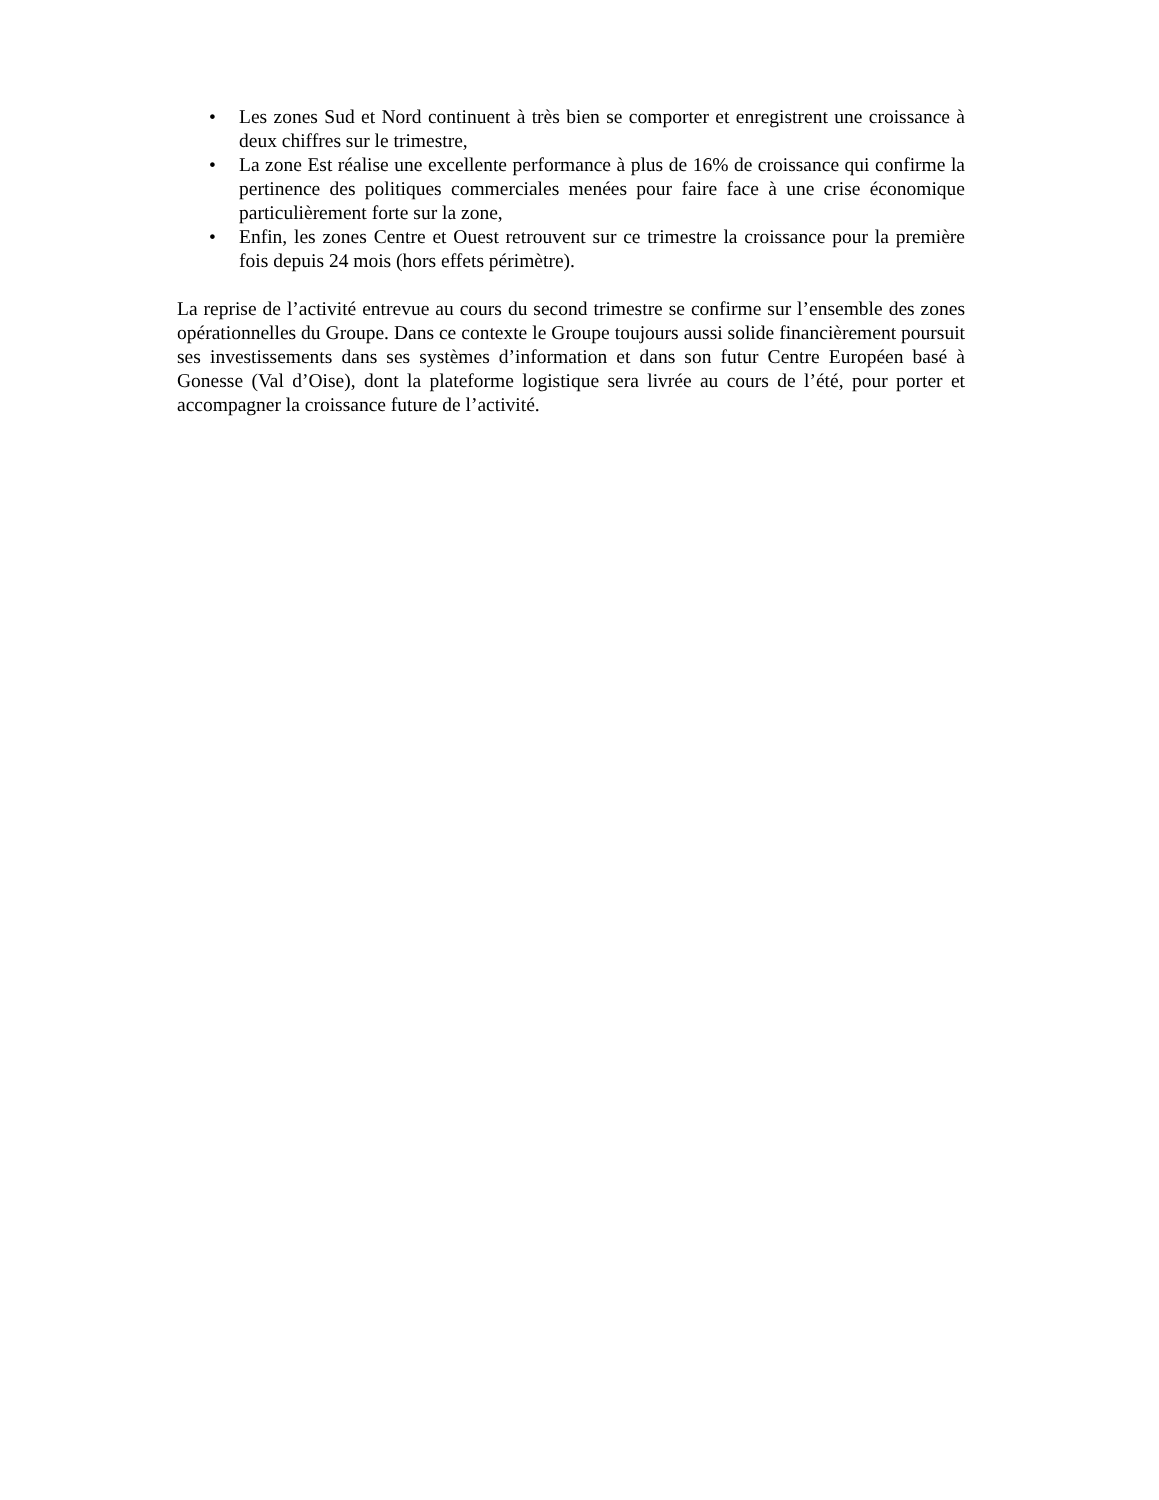• Les zones Sud et Nord continuent à très bien se comporter et enregistrent une croissance à deux chiffres sur le trimestre,
• La zone Est réalise une excellente performance à plus de 16% de croissance qui confirme la pertinence des politiques commerciales menées pour faire face à une crise économique particulièrement forte sur la zone,
• Enfin, les zones Centre et Ouest retrouvent sur ce trimestre la croissance pour la première fois depuis 24 mois (hors effets périmètre).
La reprise de l’activité entrevue au cours du second trimestre se confirme sur l’ensemble des zones opérationnelles du Groupe. Dans ce contexte le Groupe toujours aussi solide financièrement poursuit ses investissements dans ses systèmes d’information et dans son futur Centre Européen basé à Gonesse (Val d’Oise), dont la plateforme logistique sera livrée au cours de l’été, pour porter et accompagner la croissance future de l’activité.